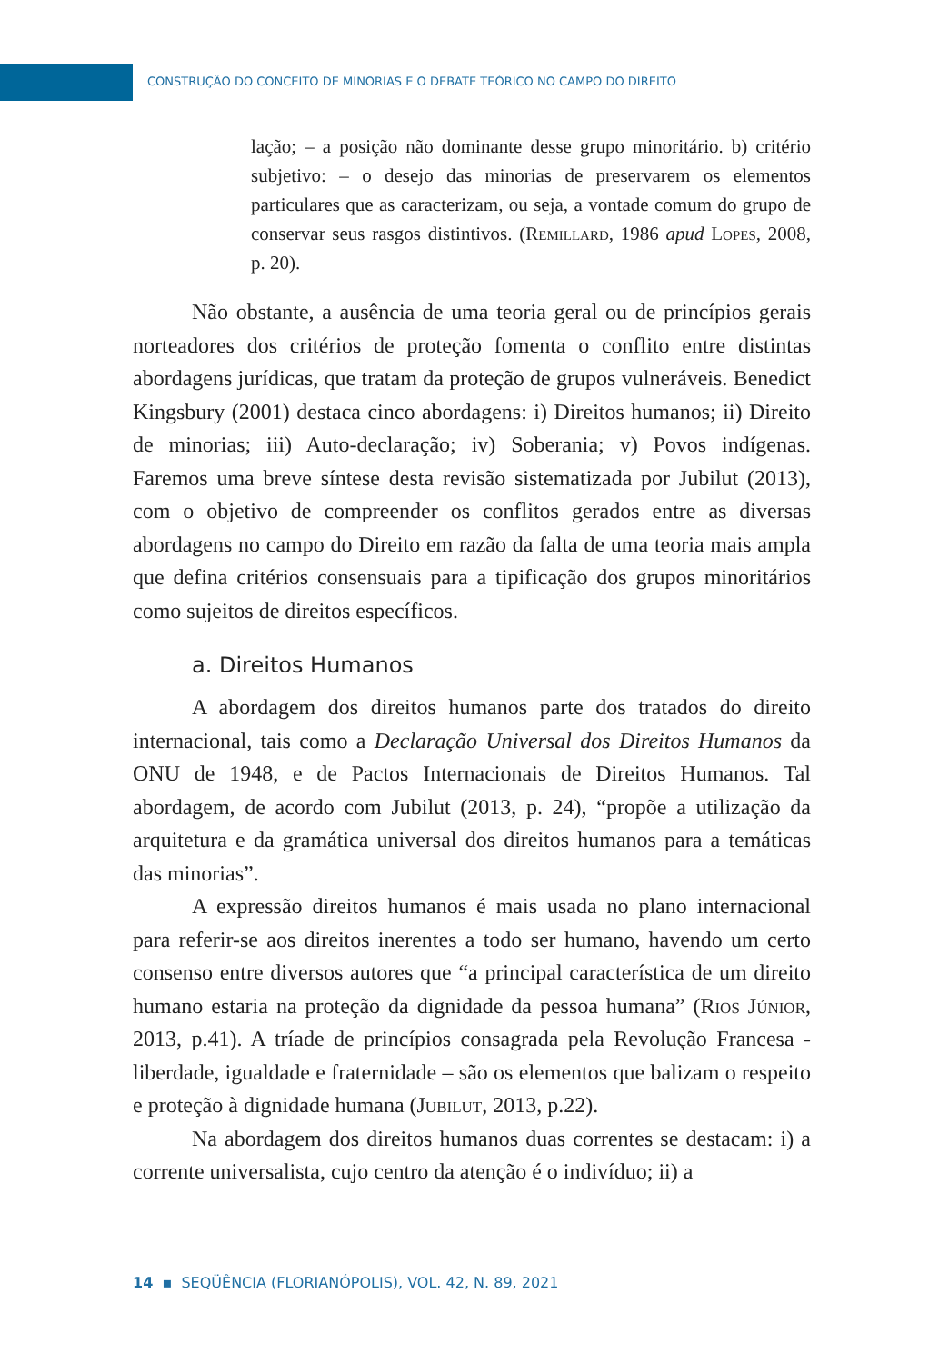CONSTRUÇÃO DO CONCEITO DE MINORIAS E O DEBATE TEÓRICO NO CAMPO DO DIREITO
lação; – a posição não dominante desse grupo minoritário. b) critério subjetivo: – o desejo das minorias de preservarem os elementos particulares que as caracterizam, ou seja, a vontade comum do grupo de conservar seus rasgos distintivos. (Remillard, 1986 apud Lopes, 2008, p. 20).
Não obstante, a ausência de uma teoria geral ou de princípios gerais norteadores dos critérios de proteção fomenta o conflito entre distintas abordagens jurídicas, que tratam da proteção de grupos vulneráveis. Benedict Kingsbury (2001) destaca cinco abordagens: i) Direitos humanos; ii) Direito de minorias; iii) Auto-declaração; iv) Soberania; v) Povos indígenas. Faremos uma breve síntese desta revisão sistematizada por Jubilut (2013), com o objetivo de compreender os conflitos gerados entre as diversas abordagens no campo do Direito em razão da falta de uma teoria mais ampla que defina critérios consensuais para a tipificação dos grupos minoritários como sujeitos de direitos específicos.
a. Direitos Humanos
A abordagem dos direitos humanos parte dos tratados do direito internacional, tais como a Declaração Universal dos Direitos Humanos da ONU de 1948, e de Pactos Internacionais de Direitos Humanos. Tal abordagem, de acordo com Jubilut (2013, p. 24), “propõe a utilização da arquitetura e da gramática universal dos direitos humanos para a temáticas das minorias”.
A expressão direitos humanos é mais usada no plano internacional para referir-se aos direitos inerentes a todo ser humano, havendo um certo consenso entre diversos autores que “a principal característica de um direito humano estaria na proteção da dignidade da pessoa humana” (Rios Júnior, 2013, p.41). A tríade de princípios consagrada pela Revolução Francesa - liberdade, igualdade e fraternidade – são os elementos que balizam o respeito e proteção à dignidade humana (Jubilut, 2013, p.22).
Na abordagem dos direitos humanos duas correntes se destacam: i) a corrente universalista, cujo centro da atenção é o indivíduo; ii) a
14 ▪ SEQÜÊNCIA (FLORIANÓPOLIS), VOL. 42, N. 89, 2021